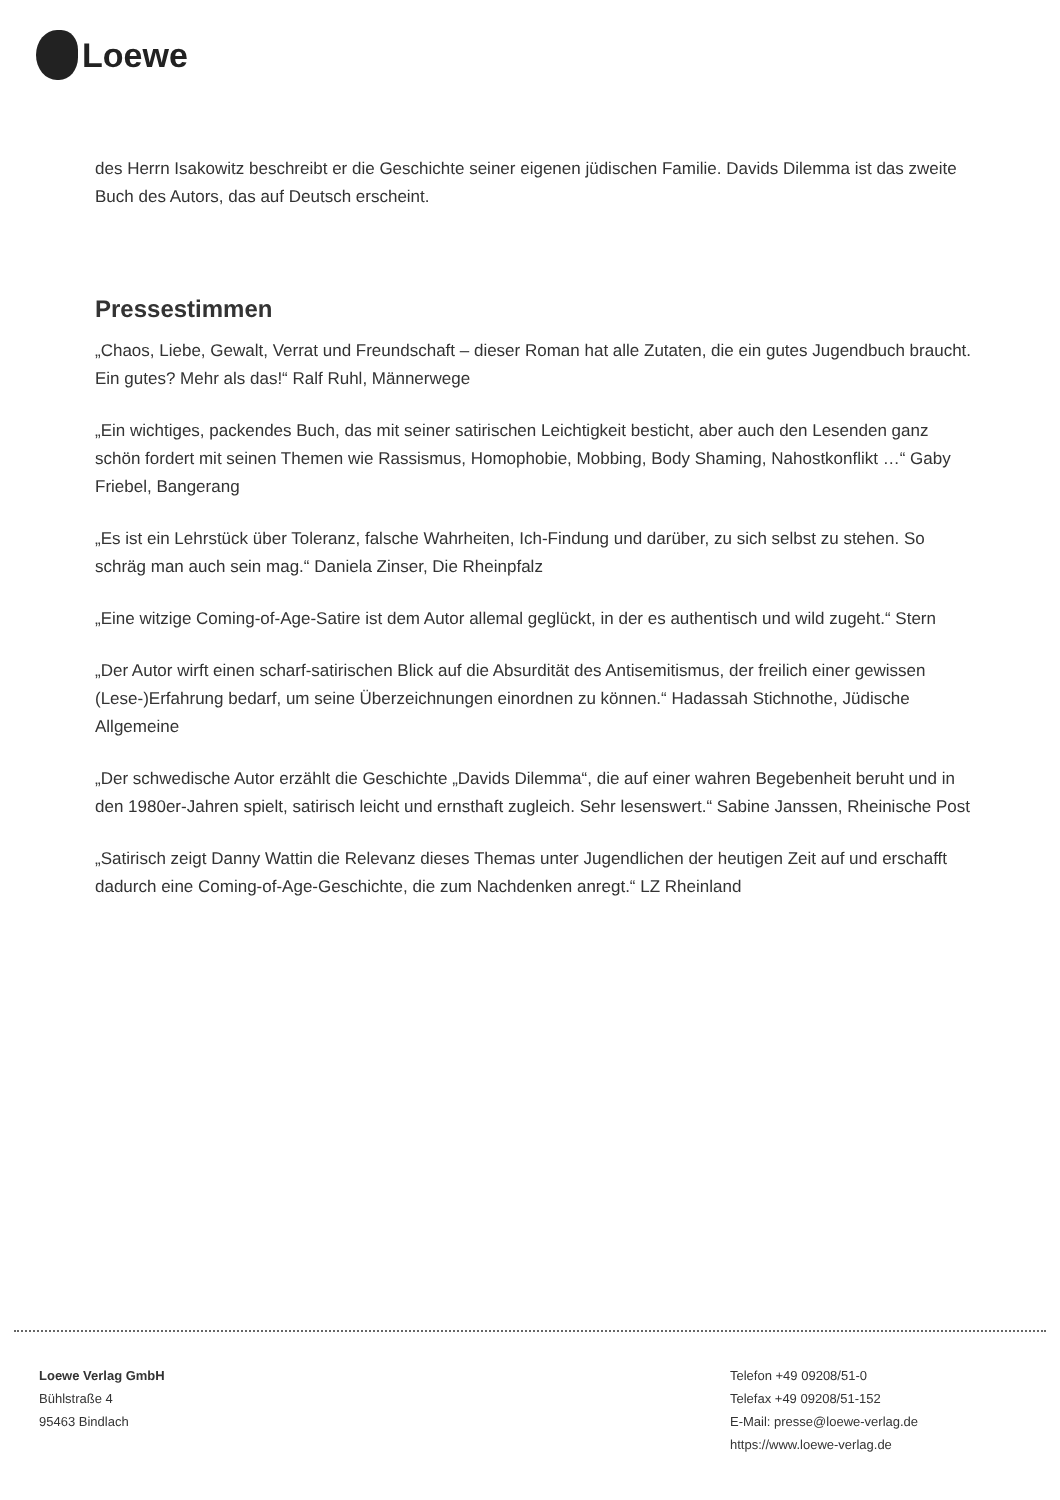Loewe
des Herrn Isakowitz beschreibt er die Geschichte seiner eigenen jüdischen Familie. Davids Dilemma ist das zweite Buch des Autors, das auf Deutsch erscheint.
Pressestimmen
„Chaos, Liebe, Gewalt, Verrat und Freundschaft – dieser Roman hat alle Zutaten, die ein gutes Jugendbuch braucht. Ein gutes? Mehr als das!“ Ralf Ruhl, Männerwege
„Ein wichtiges, packendes Buch, das mit seiner satirischen Leichtigkeit besticht, aber auch den Lesenden ganz schön fordert mit seinen Themen wie Rassismus, Homophobie, Mobbing, Body Shaming, Nahostkonflikt …“ Gaby Friebel, Bangerang
„Es ist ein Lehrstück über Toleranz, falsche Wahrheiten, Ich-Findung und darüber, zu sich selbst zu stehen. So schräg man auch sein mag.“ Daniela Zinser, Die Rheinpfalz
„Eine witzige Coming-of-Age-Satire ist dem Autor allemal geglückt, in der es authentisch und wild zugeht.“ Stern
„Der Autor wirft einen scharf-satirischen Blick auf die Absurdität des Antisemitismus, der freilich einer gewissen (Lese-)Erfahrung bedarf, um seine Überzeichnungen einordnen zu können.“ Hadassah Stichnothe, Jüdische Allgemeine
„Der schwedische Autor erzählt die Geschichte „Davids Dilemma“, die auf einer wahren Begebenheit beruht und in den 1980er-Jahren spielt, satirisch leicht und ernsthaft zugleich. Sehr lesenswert.“ Sabine Janssen, Rheinische Post
„Satirisch zeigt Danny Wattin die Relevanz dieses Themas unter Jugendlichen der heutigen Zeit auf und erschafft dadurch eine Coming-of-Age-Geschichte, die zum Nachdenken anregt.“ LZ Rheinland
Loewe Verlag GmbH
Bühlstraße 4
95463 Bindlach
Telefon +49 09208/51-0
Telefax +49 09208/51-152
E-Mail: presse@loewe-verlag.de
https://www.loewe-verlag.de